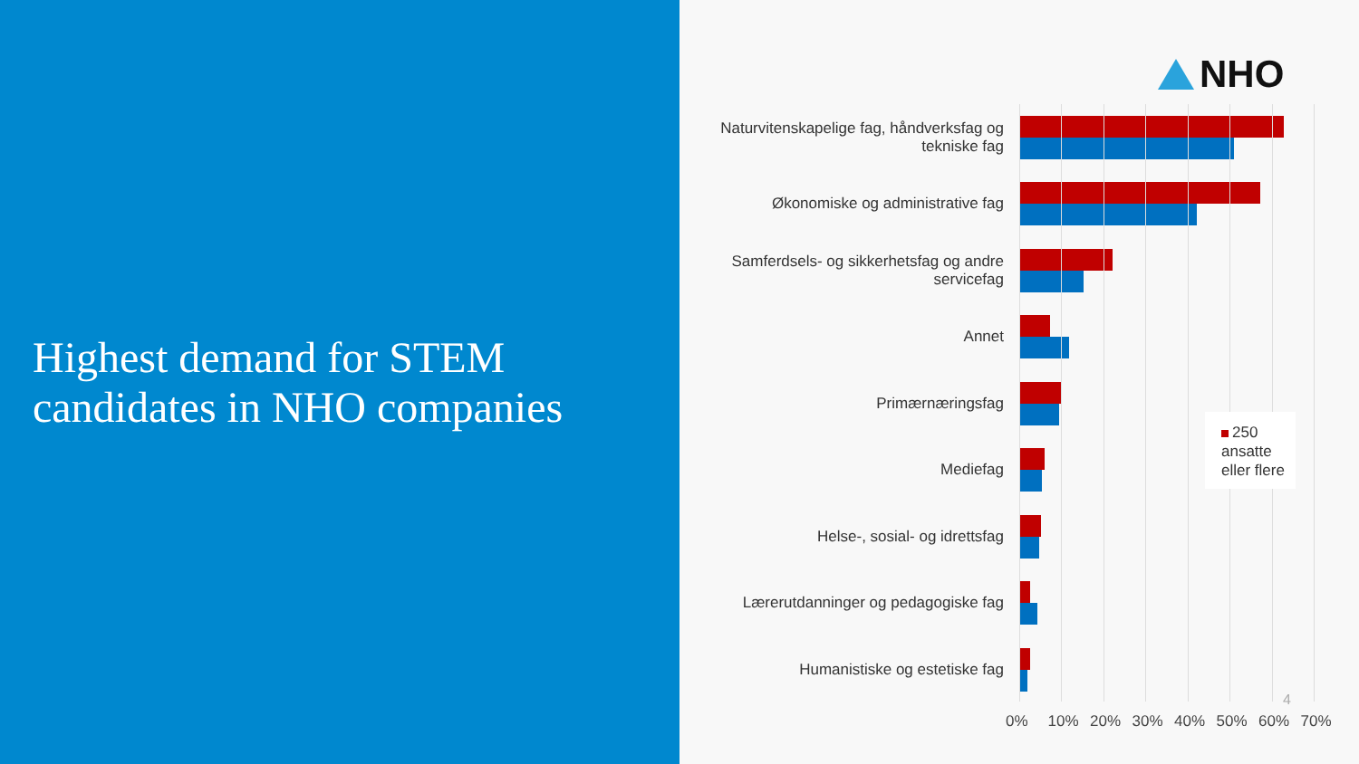Highest demand for STEM candidates in NHO companies
NHO
Naturvitenskapelige fag, håndverksfag og tekniske fag
Økonomiske og administrative fag
Samferdsels- og sikkerhetsfag og andre servicefag
Annet
Primærnæringsfag
Mediefag
Helse-, sosial- og idrettsfag
Lærerutdanninger og pedagogiske fag
Humanistiske og estetiske fag
0% 10% 20% 30% 40% 50% 60% 70%
250
ansatte
eller flere
4